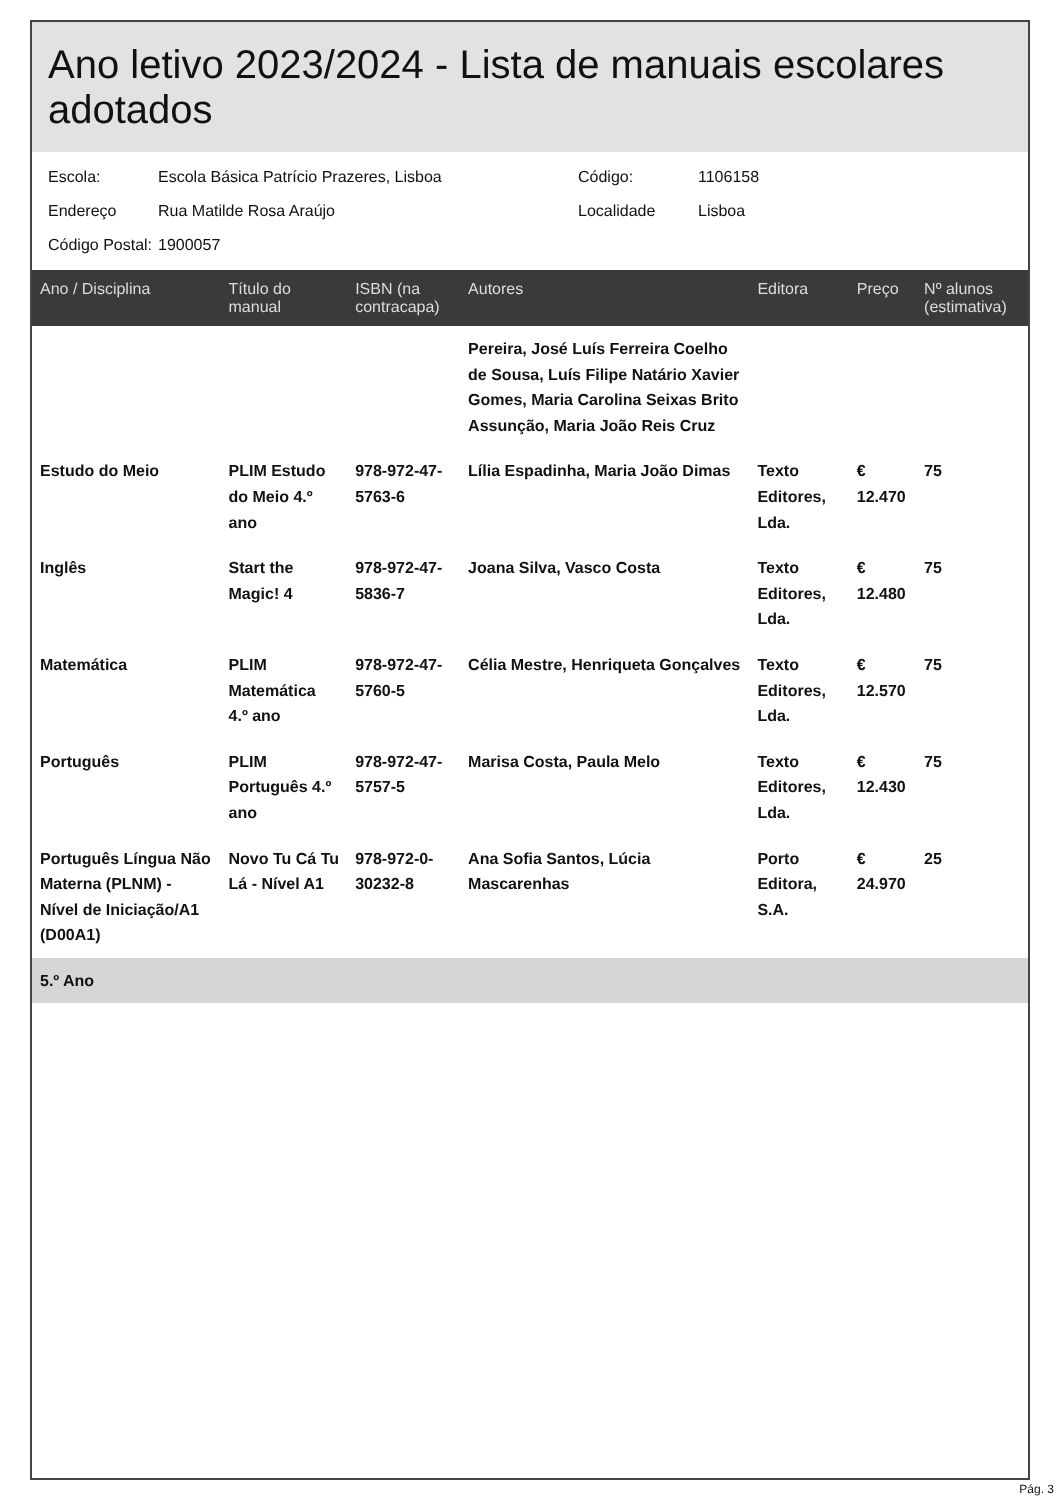Ano letivo 2023/2024 - Lista de manuais escolares adotados
Escola: Escola Básica Patrício Prazeres, Lisboa Código: 1106158
Endereço Rua Matilde Rosa Araújo Localidade Lisboa
Código Postal: 1900057
| Ano / Disciplina | Título do manual | ISBN (na contracapa) | Autores | Editora | Preço | Nº alunos (estimativa) |
| --- | --- | --- | --- | --- | --- | --- |
| | | | Pereira, José Luís Ferreira Coelho de Sousa, Luís Filipe Natário Xavier Gomes, Maria Carolina Seixas Brito Assunção, Maria João Reis Cruz | | | |
| Estudo do Meio | PLIM Estudo do Meio 4.º ano | 978-972-47-5763-6 | Lília Espadinha, Maria João Dimas | Texto Editores, Lda. | € 12.470 | 75 |
| Inglês | Start the Magic! 4 | 978-972-47-5836-7 | Joana Silva, Vasco Costa | Texto Editores, Lda. | € 12.480 | 75 |
| Matemática | PLIM Matemática 4.º ano | 978-972-47-5760-5 | Célia Mestre, Henriqueta Gonçalves | Texto Editores, Lda. | € 12.570 | 75 |
| Português | PLIM Português 4.º ano | 978-972-47-5757-5 | Marisa Costa, Paula Melo | Texto Editores, Lda. | € 12.430 | 75 |
| Português Língua Não Materna (PLNM) - Nível de Iniciação/A1 (D00A1) | Novo Tu Cá Tu Lá - Nível A1 | 978-972-0-30232-8 | Ana Sofia Santos, Lúcia Mascarenhas | Porto Editora, S.A. | € 24.970 | 25 |
| 5.º Ano | | | | | | |
Pág. 3